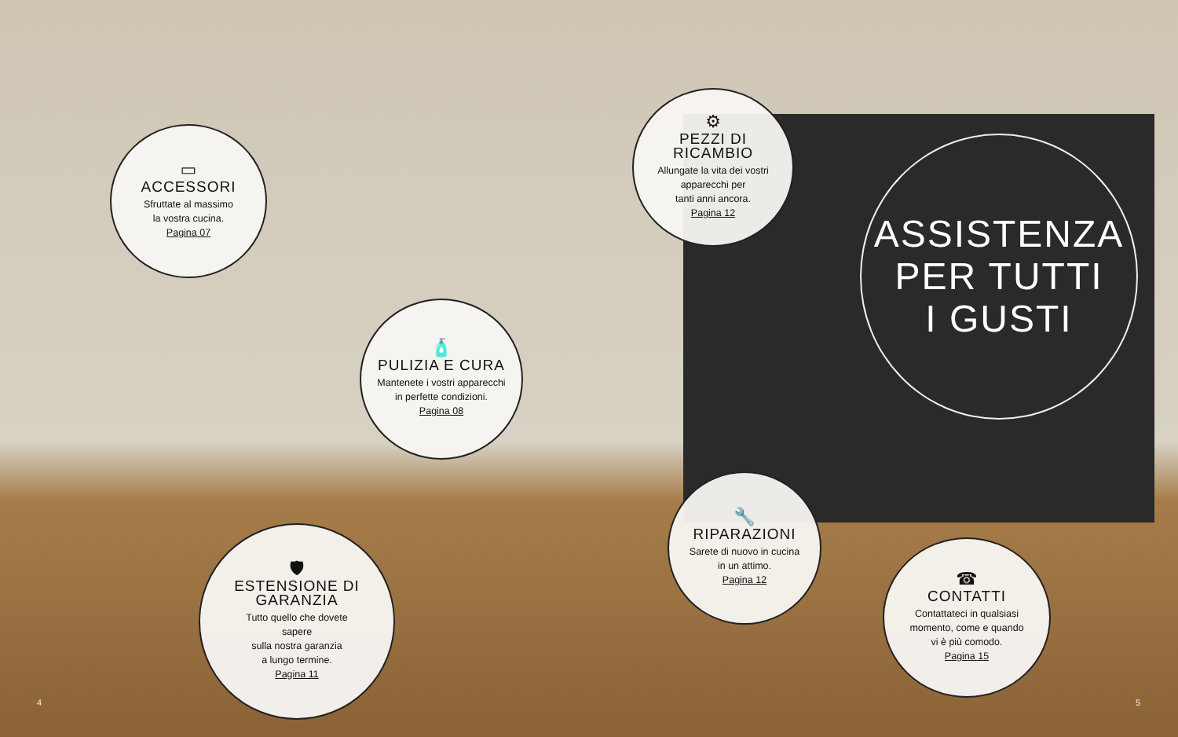▭
ACCESSORI
Sfruttate al massimo
la vostra cucina.
Pagina 07
⚙
PEZZI DI RICAMBIO
Allungate la vita dei vostri
apparecchi per
tanti anni ancora.
Pagina 12
🧴
PULIZIA E CURA
Mantenete i vostri apparecchi
in perfette condizioni.
Pagina 08
ASSISTENZA
PER TUTTI
I GUSTI
🔧
RIPARAZIONI
Sarete di nuovo in cucina
in un attimo.
Pagina 12
🛡
ESTENSIONE DI
GARANZIA
Tutto quello che dovete
sapere
sulla nostra garanzia
a lungo termine.
Pagina 11
☎
CONTATTI
Contattateci in qualsiasi
momento, come e quando
vi è più comodo.
Pagina 15
4 5